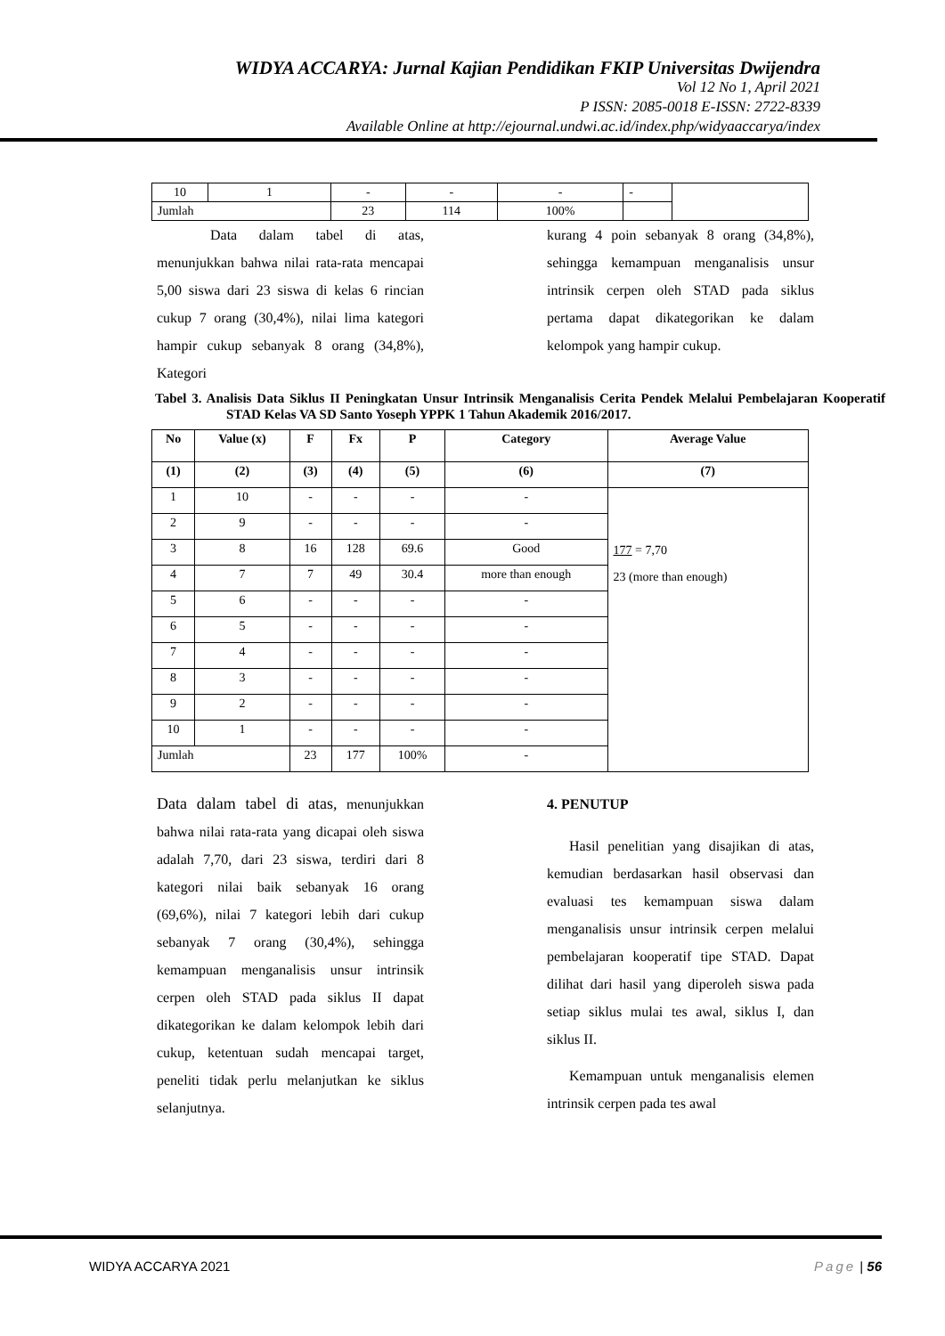WIDYA ACCARYA: Jurnal Kajian Pendidikan FKIP Universitas Dwijendra
Vol 12 No 1, April 2021
P ISSN: 2085-0018 E-ISSN: 2722-8339
Available Online at http://ejournal.undwi.ac.id/index.php/widyaaccarya/index
| 10 | 1 | - | - | - | - | |
| Jumlah | | 23 | 114 | 100% | | |
Data dalam tabel di atas, menunjukkan bahwa nilai rata-rata mencapai 5,00 siswa dari 23 siswa di kelas 6 rincian cukup 7 orang (30,4%), nilai lima kategori hampir cukup sebanyak 8 orang (34,8%), Kategori
kurang 4 poin sebanyak 8 orang (34,8%), sehingga kemampuan menganalisis unsur intrinsik cerpen oleh STAD pada siklus pertama dapat dikategorikan ke dalam kelompok yang hampir cukup.
Tabel 3. Analisis Data Siklus II Peningkatan Unsur Intrinsik Menganalisis Cerita Pendek Melalui Pembelajaran Kooperatif STAD Kelas VA SD Santo Yoseph YPPK 1 Tahun Akademik 2016/2017.
| No | Value (x) | F | Fx | P | Category | Average Value |
| --- | --- | --- | --- | --- | --- | --- |
| (1) | (2) | (3) | (4) | (5) | (6) | (7) |
| 1 | 10 | - | - | - | - | 177 = 7,70 23 (more than enough) |
| 2 | 9 | - | - | - | - | |
| 3 | 8 | 16 | 128 | 69.6 | Good | |
| 4 | 7 | 7 | 49 | 30.4 | more than enough | |
| 5 | 6 | - | - | - | - | |
| 6 | 5 | - | - | - | - | |
| 7 | 4 | - | - | - | - | |
| 8 | 3 | - | - | - | - | |
| 9 | 2 | - | - | - | - | |
| 10 | 1 | - | - | - | - | |
| Jumlah | | 23 | 177 | 100% | - | |
Data dalam tabel di atas, menunjukkan bahwa nilai rata-rata yang dicapai oleh siswa adalah 7,70, dari 23 siswa, terdiri dari 8 kategori nilai baik sebanyak 16 orang (69,6%), nilai 7 kategori lebih dari cukup sebanyak 7 orang (30,4%), sehingga kemampuan menganalisis unsur intrinsik cerpen oleh STAD pada siklus II dapat dikategorikan ke dalam kelompok lebih dari cukup, ketentuan sudah mencapai target, peneliti tidak perlu melanjutkan ke siklus selanjutnya.
4. PENUTUP
Hasil penelitian yang disajikan di atas, kemudian berdasarkan hasil observasi dan evaluasi tes kemampuan siswa dalam menganalisis unsur intrinsik cerpen melalui pembelajaran kooperatif tipe STAD. Dapat dilihat dari hasil yang diperoleh siswa pada setiap siklus mulai tes awal, siklus I, dan siklus II.
Kemampuan untuk menganalisis elemen intrinsik cerpen pada tes awal
WIDYA ACCARYA 2021 Page | 56